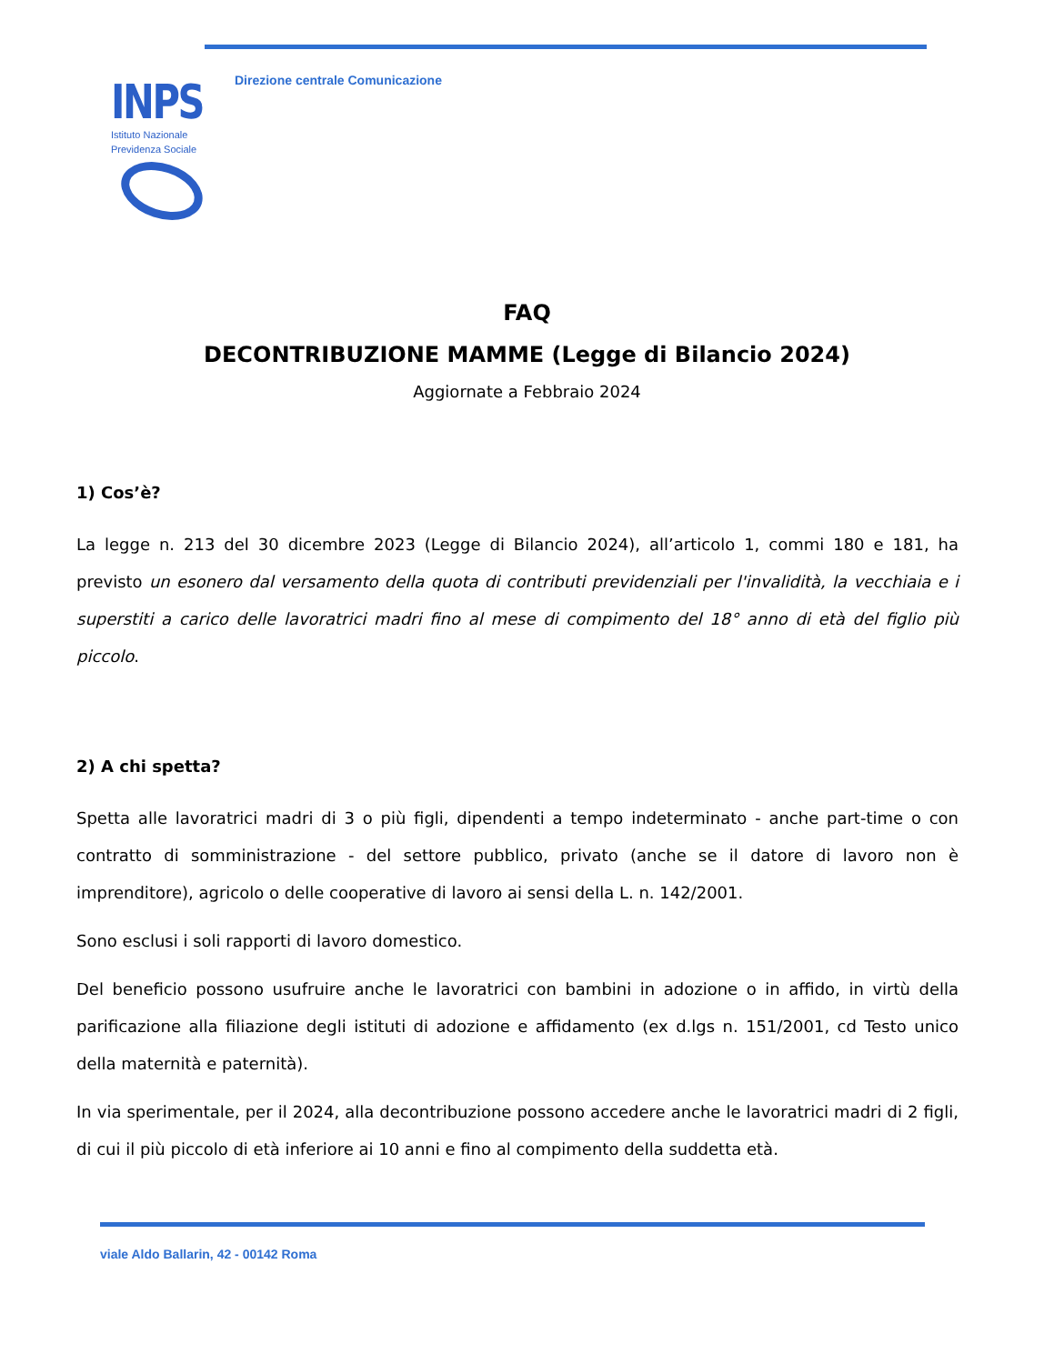INPS
Istituto Nazionale
Previdenza Sociale
Direzione centrale Comunicazione
FAQ
DECONTRIBUZIONE MAMME (Legge di Bilancio 2024)
Aggiornate a Febbraio 2024
1) Cos’è?
La legge n. 213 del 30 dicembre 2023 (Legge di Bilancio 2024), all’articolo 1, commi 180 e 181, ha previsto un esonero dal versamento della quota di contributi previdenziali per l'invalidità, la vecchiaia e i superstiti a carico delle lavoratrici madri fino al mese di compimento del 18° anno di età del figlio più piccolo.
2) A chi spetta?
Spetta alle lavoratrici madri di 3 o più figli, dipendenti a tempo indeterminato - anche part-time o con contratto di somministrazione - del settore pubblico, privato (anche se il datore di lavoro non è imprenditore), agricolo o delle cooperative di lavoro ai sensi della L. n. 142/2001.
Sono esclusi i soli rapporti di lavoro domestico.
Del beneficio possono usufruire anche le lavoratrici con bambini in adozione o in affido, in virtù della parificazione alla filiazione degli istituti di adozione e affidamento (ex d.lgs n. 151/2001, cd Testo unico della maternità e paternità).
In via sperimentale, per il 2024, alla decontribuzione possono accedere anche le lavoratrici madri di 2 figli, di cui il più piccolo di età inferiore ai 10 anni e fino al compimento della suddetta età.
viale Aldo Ballarin, 42 - 00142 Roma